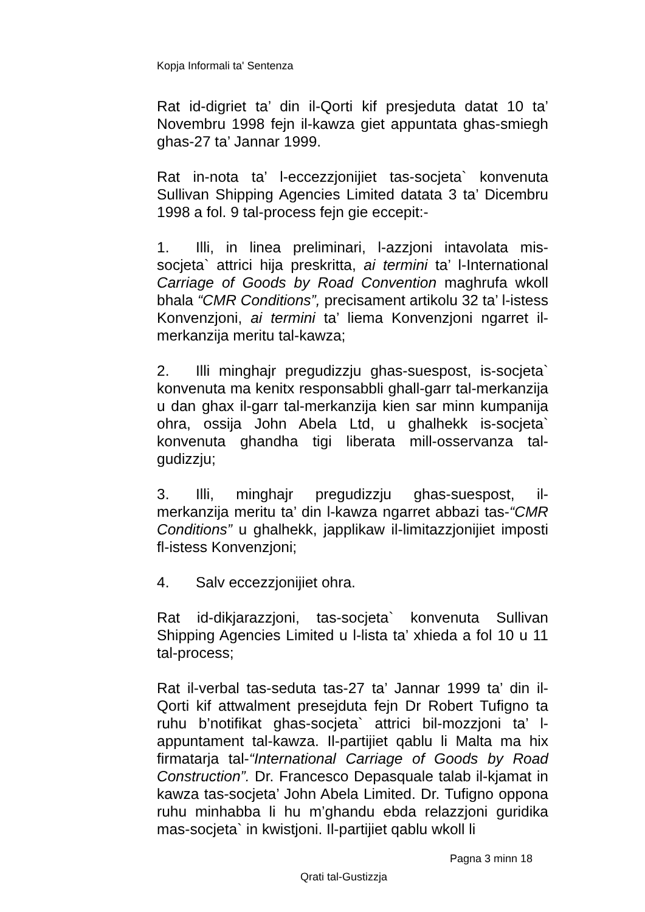Kopja Informali ta' Sentenza
Rat id-digriet ta’ din il-Qorti kif presjeduta datat 10 ta’ Novembru 1998 fejn il-kawza giet appuntata ghas-smiegh ghas-27 ta’ Jannar 1999.
Rat in-nota ta’ l-eccezzjonijiet tas-socjeta` konvenuta Sullivan Shipping Agencies Limited datata 3 ta’ Dicembru 1998 a fol. 9 tal-process fejn gie eccepit:-
1. Illi, in linea preliminari, l-azzjoni intavolata mis-socjeta` attrici hija preskritta, ai termini ta’ l-International Carriage of Goods by Road Convention maghrufa wkoll bhala “CMR Conditions”, precisament artikolu 32 ta’ l-istess Konvenzjoni, ai termini ta’ liema Konvenzjoni ngarret il-merkanzija meritu tal-kawza;
2. Illi minghajr pregudizzju ghas-suespost, is-socjeta` konvenuta ma kenitx responsabbli ghall-garr tal-merkanzija u dan ghax il-garr tal-merkanzija kien sar minn kumpanija ohra, ossija John Abela Ltd, u ghalhekk is-socjeta` konvenuta ghandha tigi liberata mill-osservanza tal-gudizzju;
3. Illi, minghajr pregudizzju ghas-suespost, il-merkanzija meritu ta’ din l-kawza ngarret abbazi tas-“CMR Conditions” u ghalhekk, japplikaw il-limitazzjonijiet imposti fl-istess Konvenzjoni;
4. Salv eccezzjonijiet ohra.
Rat id-dikjarazzjoni, tas-socjeta` konvenuta Sullivan Shipping Agencies Limited u l-lista ta’ xhieda a fol 10 u 11 tal-process;
Rat il-verbal tas-seduta tas-27 ta’ Jannar 1999 ta’ din il-Qorti kif attwalment presejduta fejn Dr Robert Tufigno ta ruhu b’notifikat ghas-socjeta` attrici bil-mozzjoni ta’ l-appuntament tal-kawza. Il-partijiet qablu li Malta ma hix firmatarja tal-“International Carriage of Goods by Road Construction”. Dr. Francesco Depasquale talab il-kjamat in kawza tas-socjeta’ John Abela Limited. Dr. Tufigno oppona ruhu minhabba li hu m’ghandu ebda relazzjoni guridika mas-socjeta` in kwistjoni. Il-partijiet qablu wkoll li
Pagna 3 minn 18
Qrati tal-Gustizzja